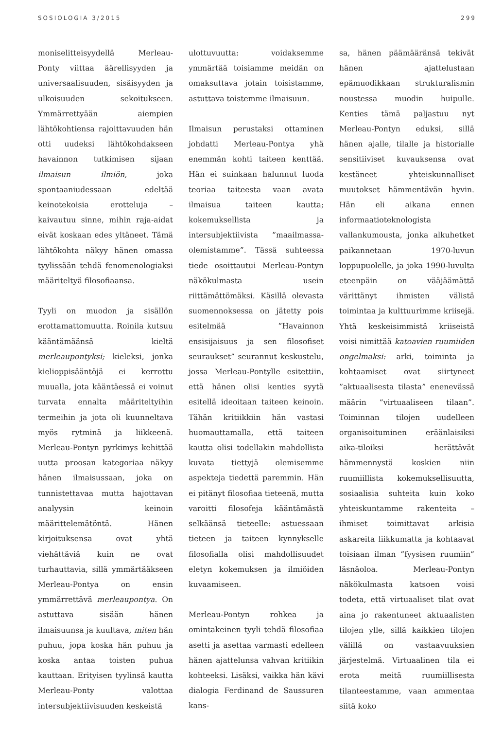SOSIOLOGIA 3/2015 299
moniselitteisyydellä Merleau-Ponty viittaa äärellisyyden ja universaalisuuden, sisäisyyden ja ulkoisuuden sekoitukseen. Ymmärrettyään aiempien lähtökohtiensa rajoittavuuden hän otti uudeksi lähtökohdakseen havainnon tutkimisen sijaan ilmaisun ilmiön, joka spontaaniudessaan edeltää keinotekoisia erotteluja – kaivautuu sinne, mihin raja-aidat eivät koskaan edes yltäneet. Tämä lähtökohta näkyy hänen omassa tyylissään tehdä fenomenologiaksi määriteltyä filosofiaansa.
Tyyli on muodon ja sisällön erottamattomuutta. Roinila kutsuu kääntämäänsä kieltä merleaupontyksi; kieleksi, jonka kielioppisääntöjä ei kerrottu muualla, jota kääntäessä ei voinut turvata ennalta määriteltyihin termeihin ja jota oli kuunneltava myös rytminä ja liikkeenä. Merleau-Pontyn pyrkimys kehittää uutta proosan kategoriaa näkyy hänen ilmaisussaan, joka on tunnistettavaa mutta hajottavan analyysin keinoin määrittelemätöntä. Hänen kirjoituksensa ovat yhtä viehättäviä kuin ne ovat turhauttavia, sillä ymmärtääkseen Merleau-Pontya on ensin ymmärrettävä merleaupontya. On astuttava sisään hänen ilmaisuunsa ja kuultava, miten hän puhuu, jopa koska hän puhuu ja koska antaa toisten puhua kauttaan. Erityisen tyylinsä kautta Merleau-Ponty valottaa intersubjektiivisuuden keskeistä
ulottuvuutta: voidaksemme ymmärtää toisiamme meidän on omaksuttava jotain toisistamme, astuttava toistemme ilmaisuun.
Ilmaisun perustaksi ottaminen johdatti Merleau-Pontya yhä enemmän kohti taiteen kenttää. Hän ei suinkaan halunnut luoda teoriaa taiteesta vaan avata ilmaisua taiteen kautta; kokemuksellista ja intersubjektiivista ”maailmassa-olemistamme”. Tässä suhteessa tiede osoittautui Merleau-Pontyn näkökulmasta usein riittämättömäksi. Käsillä olevasta suomennoksessa on jätetty pois esitelmää ”Havainnon ensisijaisuus ja sen filosofiset seuraukset” seurannut keskustelu, jossa Merleau-Pontylle esitettiin, että hänen olisi kenties syytä esitellä ideoitaan taiteen keinoin. Tähän kritiikkiin hän vastasi huomauttamalla, että taiteen kautta olisi todellakin mahdollista kuvata tiettyjä olemisemme aspekteja tiedettä paremmin. Hän ei pitänyt filosofiaa tieteenä, mutta varoitti filosofeja kääntämästä selkäänsä tieteelle: astuessaan tieteen ja taiteen kynnykselle filosofialla olisi mahdollisuudet eletyn kokemuksen ja ilmiöiden kuvaamiseen.
Merleau-Pontyn rohkea ja omintakeinen tyyli tehdä filosofiaa asetti ja asettaa varmasti edelleen hänen ajattelunsa vahvan kritiikin kohteeksi. Lisäksi, vaikka hän kävi dialogia Ferdinand de Saussuren kans-
sa, hänen päämääränsä tekivät hänen ajattelustaan epämuodikkaan strukturalismin noustessa muodin huipulle. Kenties tämä paljastuu nyt Merleau-Pontyn eduksi, sillä hänen ajalle, tilalle ja historialle sensitiiviset kuvauksensa ovat kestäneet yhteiskunnalliset muutokset hämmentävän hyvin. Hän eli aikana ennen informaatioteknologista vallankumousta, jonka alkuhetket paikannetaan 1970-luvun loppupuolelle, ja joka 1990-luvulta eteenpäin on vääjäämättä värittänyt ihmisten välistä toimintaa ja kulttuurimme kriisejä. Yhtä keskeisimmistä kriiseistä voisi nimittää katoavien ruumiiden ongelmaksi: arki, toiminta ja kohtaamiset ovat siirtyneet ”aktuaalisesta tilasta” enenevässä määrin ”virtuaaliseen tilaan”. Toiminnan tilojen uudelleen organisoituminen eräänlaisiksi aika-tiloiksi herättävät hämmennystä koskien niin ruumiillista kokemuksellisuutta, sosiaalisia suhteita kuin koko yhteiskuntamme rakenteita – ihmiset toimittavat arkisia askareita liikkumatta ja kohtaavat toisiaan ilman ”fyysisen ruumiin” läsnäoloa. Merleau-Pontyn näkökulmasta katsoen voisi todeta, että virtuaaliset tilat ovat aina jo rakentuneet aktuaalisten tilojen ylle, sillä kaikkien tilojen välillä on vastaavuuksien järjestelmä. Virtuaalinen tila ei erota meitä ruumiillisesta tilanteestamme, vaan ammentaa siitä koko